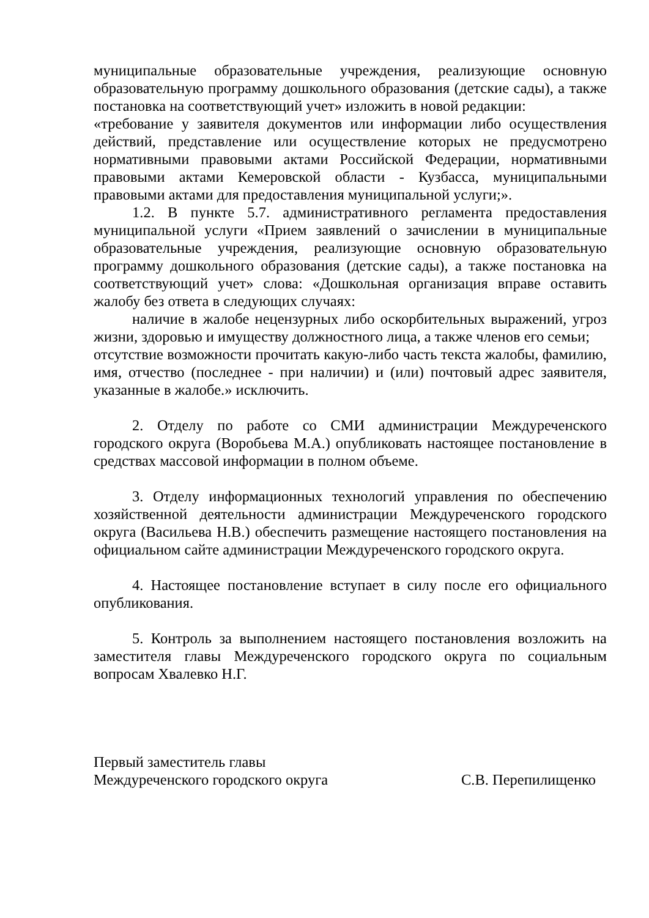муниципальные образовательные учреждения, реализующие основную образовательную программу дошкольного образования (детские сады), а также постановка на соответствующий учет» изложить в новой редакции:
«требование у заявителя документов или информации либо осуществления действий, представление или осуществление которых не предусмотрено нормативными правовыми актами Российской Федерации, нормативными правовыми актами Кемеровской области - Кузбасса, муниципальными правовыми актами для предоставления муниципальной услуги;».
1.2. В пункте 5.7. административного регламента предоставления муниципальной услуги «Прием заявлений о зачислении в муниципальные образовательные учреждения, реализующие основную образовательную программу дошкольного образования (детские сады), а также постановка на соответствующий учет» слова: «Дошкольная организация вправе оставить жалобу без ответа в следующих случаях:
наличие в жалобе нецензурных либо оскорбительных выражений, угроз жизни, здоровью и имуществу должностного лица, а также членов его семьи;
отсутствие возможности прочитать какую-либо часть текста жалобы, фамилию, имя, отчество (последнее - при наличии) и (или) почтовый адрес заявителя, указанные в жалобе.» исключить.
2. Отделу по работе со СМИ администрации Междуреченского городского округа (Воробьева М.А.) опубликовать настоящее постановление в средствах массовой информации в полном объеме.
3. Отделу информационных технологий управления по обеспечению хозяйственной деятельности администрации Междуреченского городского округа (Васильева Н.В.) обеспечить размещение настоящего постановления на официальном сайте администрации Междуреченского городского округа.
4. Настоящее постановление вступает в силу после его официального опубликования.
5. Контроль за выполнением настоящего постановления возложить на заместителя главы Междуреченского городского округа по социальным вопросам Хвалевко Н.Г.
Первый заместитель главы
Междуреченского городского округа С.В. Перепилищенко